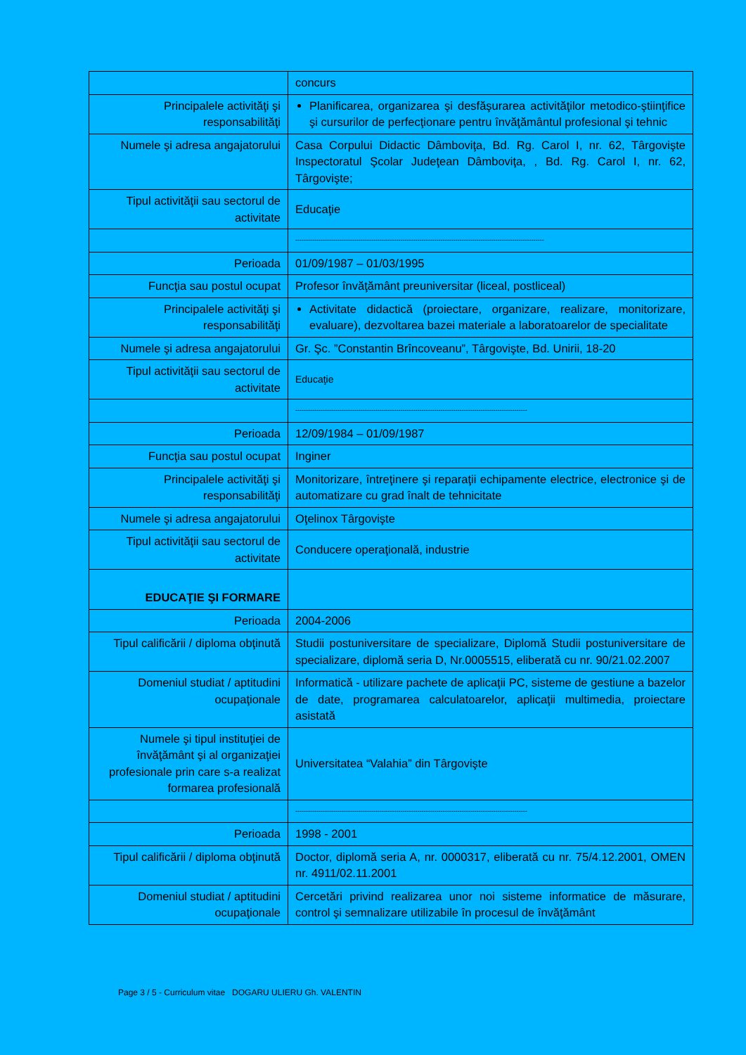| | concurs |
| Principalele activităţi şi responsabilităţi | Planificarea, organizarea şi desfăşurarea activităţilor metodico-ştiinţifice şi cursurilor de perfecţionare pentru învăţământul profesional şi tehnic |
| Numele şi adresa angajatorului | Casa Corpului Didactic Dâmboviţa, Bd. Rg. Carol I, nr. 62, Târgovişte Inspectoratul Şcolar Judeţean Dâmboviţa, , Bd. Rg. Carol I, nr. 62, Târgovişte; |
| Tipul activităţii sau sectorul de activitate | Educaţie |
| | ---------------------------------------------------------------------------------------------------------------------- |
| Perioada | 01/09/1987 – 01/03/1995 |
| Funcţia sau postul ocupat | Profesor învăţământ preuniversitar (liceal, postliceal) |
| Principalele activităţi şi responsabilităţi | Activitate didactică (proiectare, organizare, realizare, monitorizare, evaluare), dezvoltarea bazei materiale a laboratoarelor de specialitate |
| Numele şi adresa angajatorului | Gr. Şc. ”Constantin Brîncoveanu”, Târgovişte, Bd. Unirii, 18-20 |
| Tipul activităţii sau sectorul de activitate | Educaţie |
| | -------------------------------------------------------------------------------------------------------------- |
| Perioada | 12/09/1984 – 01/09/1987 |
| Funcţia sau postul ocupat | Inginer |
| Principalele activităţi şi responsabilităţi | Monitorizare, întreţinere şi reparaţii echipamente electrice, electronice şi de automatizare cu grad înalt de tehnicitate |
| Numele şi adresa angajatorului | Oţelinox Târgovişte |
| Tipul activităţii sau sectorul de activitate | Conducere operaţională, industrie |
| EDUCAŢIE ŞI FORMARE | |
| Perioada | 2004-2006 |
| Tipul calificării / diploma obţinută | Studii postuniversitare de specializare, Diplomă Studii postuniversitare de specializare, diplomă seria D, Nr.0005515, eliberată cu nr. 90/21.02.2007 |
| Domeniul studiat / aptitudini ocupaţionale | Informatică - utilizare pachete de aplicaţii PC, sisteme de gestiune a bazelor de date, programarea calculatoarelor, aplicaţii multimedia, proiectare asistată |
| Numele şi tipul instituţiei de învăţământ şi al organizaţiei profesionale prin care s-a realizat formarea profesională | Universitatea “Valahia” din Târgovişte |
| | -------------------------------------------------------------------------------------------------------------- |
| Perioada | 1998 - 2001 |
| Tipul calificării / diploma obţinută | Doctor, diplomă seria A, nr. 0000317, eliberată cu nr. 75/4.12.2001, OMEN nr. 4911/02.11.2001 |
| Domeniul studiat / aptitudini ocupaţionale | Cercetări privind realizarea unor noi sisteme informatice de măsurare, control şi semnalizare utilizabile în procesul de învăţământ |
Page 3 / 5 - Curriculum vitae DOGARU ULIERU Gh. VALENTIN